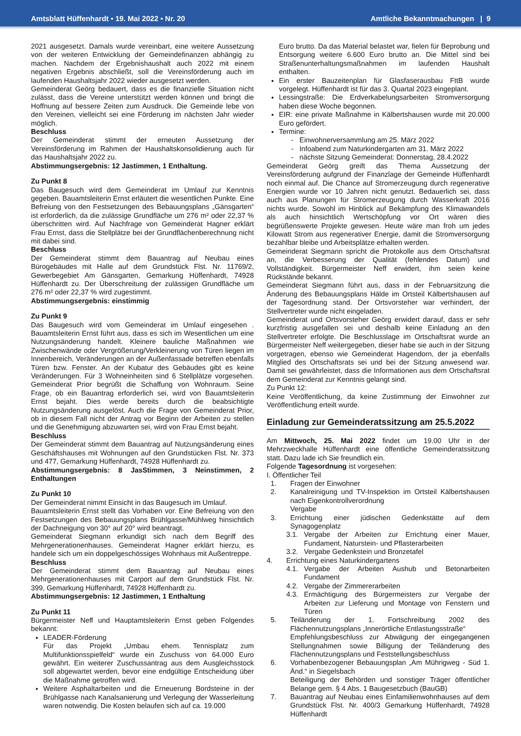Amtsblatt Hüffenhardt • 19. Mai 2022 • Nr. 20 Amtliche Bekanntmachungen | 9
2021 ausgesetzt. Damals wurde vereinbart, eine weitere Aussetzung von der weiteren Entwicklung der Gemeindefinanzen abhängig zu machen. Nachdem der Ergebnishaushalt auch 2022 mit einem negativen Ergebnis abschließt, soll die Vereinsförderung auch im laufenden Haushaltsjahr 2022 wieder ausgesetzt werden.
Gemeinderat Geörg bedauert, dass es die finanzielle Situation nicht zulässt, dass die Vereine unterstützt werden können und bringt die Hoffnung auf bessere Zeiten zum Ausdruck. Die Gemeinde lebe von den Vereinen, vielleicht sei eine Förderung im nächsten Jahr wieder möglich.
Beschluss
Der Gemeinderat stimmt der erneuten Aussetzung der Vereinsförderung im Rahmen der Haushaltskonsolidierung auch für das Haushaltsjahr 2022 zu.
Abstimmungsergebnis: 12 Jastimmen, 1 Enthaltung.
Zu Punkt 8
Das Baugesuch wird dem Gemeinderat im Umlauf zur Kenntnis gegeben. Bauamtsleiterin Ernst erläutert die wesentlichen Punkte. Eine Befreiung von den Festsetzungen des Bebauungsplans „Gänsgarten“ ist erforderlich, da die zulässige Grundfläche um 276 m² oder 22,37 % überschritten wird. Auf Nachfrage von Gemeinderat Hagner erklärt Frau Ernst, dass die Stellplätze bei der Grundflächenberechnung nicht mit dabei sind.
Beschluss
Der Gemeinderat stimmt dem Bauantrag auf Neubau eines Bürogebäudes mit Halle auf dem Grundstück Flst. Nr. 11769/2, Gewerbegebiet Am Gänsgarten, Gemarkung Hüffenhardt, 74928 Hüffenhardt zu. Der Überschreitung der zulässigen Grundfläche um 276 m² oder 22,37 % wird zugestimmt.
Abstimmungsergebnis: einstimmig
Zu Punkt 9
Das Baugesuch wird vom Gemeinderat im Umlauf eingesehen . Bauamtsleiterin Ernst führt aus, dass es sich im Wesentlichen um eine Nutzungsänderung handelt. Kleinere bauliche Maßnahmen wie Zwischenwände oder Vergrößerung/Verkleinerung von Türen liegen im Innenbereich, Veränderungen an der Außenfassade betreffen ebenfalls Türen bzw. Fenster. An der Kubatur des Gebäudes gibt es keine Veränderungen. Für 3 Wohneinheiten sind 6 Stellplätze vorgesehen. Gemeinderat Prior begrüßt die Schaffung von Wohnraum. Seine Frage, ob ein Bauantrag erforderlich sei, wird von Bauamtsleiterin Ernst bejaht. Dies werde bereits durch die beabsichtigte Nutzungsänderung ausgelöst. Auch die Frage von Gemeinderat Prior, ob in diesem Fall nicht der Antrag vor Beginn der Arbeiten zu stellen und die Genehmigung abzuwarten sei, wird von Frau Ernst bejaht.
Beschluss
Der Gemeinderat stimmt dem Bauantrag auf Nutzungsänderung eines Geschäftshauses mit Wohnungen auf den Grundstücken Flst. Nr. 373 und 477, Gemarkung Hüffenhardt, 74928 Hüffenhardt zu.
Abstimmungsergebnis: 8 JasStimmen, 3 Neinstimmen, 2 Enthaltungen
Zu Punkt 10
Der Gemeinderat nimmt Einsicht in das Baugesuch im Umlauf.
Bauamtsleiterin Ernst stellt das Vorhaben vor. Eine Befreiung von den Festsetzungen des Bebauungsplans Brühlgasse/Mühlweg hinsichtlich der Dachneigung von 30° auf 20° wird beantragt.
Gemeinderat Siegmann erkundigt sich nach dem Begriff des Mehrgenerationenhauses. Gemeinderat Hagner erklärt hierzu, es handele sich um ein doppelgeschössiges Wohnhaus mit Außentreppe.
Beschluss
Der Gemeinderat stimmt dem Bauantrag auf Neubau eines Mehrgenerationenhauses mit Carport auf dem Grundstück Flst. Nr. 399, Gemarkung Hüffenhardt, 74928 Hüffenhardt zu.
Abstimmungsergebnis: 12 Jastimmen, 1 Enthaltung
Zu Punkt 11
Bürgermeister Neff und Hauptamtsleiterin Ernst geben Folgendes bekannt:
LEADER-Förderung
Für das Projekt „Umbau ehem. Tennisplatz zum Multifunktionsspielfeld“ wurde ein Zuschuss von 64.000 Euro gewährt. Ein weiterer Zuschussantrag aus dem Ausgleichsstock soll abgewartet werden, bevor eine endgültige Entscheidung über die Maßnahme getroffen wird.
Weitere Asphaltarbeiten und die Erneuerung Bordsteine in der Brühlgasse nach Kanalsanierung und Verlegung der Wasserleitung waren notwendig. Die Kosten belaufen sich auf ca. 19.000
Euro brutto. Da das Material belastet war, fielen für Beprobung und Entsorgung weitere 6.600 Euro brutto an. Die Mittel sind bei Straßenunterhaltungsmaßnahmen im laufenden Haushalt enthalten.
Ein erster Bauzeitenplan für Glasfaserausbau FttB wurde vorgelegt. Hüffenhardt ist für das 3. Quartal 2023 eingeplant.
Lessingstraße: Die Erdverkabelungsarbeiten Stromversorgung haben diese Woche begonnen.
EIR: eine private Maßnahme in Kälbertshausen wurde mit 20.000 Euro gefördert.
Termine:
- Einwohnerversammlung am 25. März 2022
- Infoabend zum Naturkindergarten am 31. März 2022
- nächste Sitzung Gemeinderat: Donnerstag, 28.4.2022
Gemeinderat Geörg greift das Thema Aussetzung der Vereinsförderung aufgrund der Finanzlage der Gemeinde Hüffenhardt noch einmal auf. Die Chance auf Stromerzeugung durch regenerative Energien wurde vor 10 Jahren nicht genutzt. Bedauerlich sei, dass auch aus Planungen für Stromerzeugung durch Wasserkraft 2016 nichts wurde. Sowohl im Hinblick auf Bekämpfung des Klimawandels als auch hinsichtlich Wertschöpfung vor Ort wären dies begrüßenswerte Projekte gewesen. Heute wäre man froh um jedes Kilowatt Strom aus regenerativer Energie, damit die Stromversorgung bezahlbar bleibe und Arbeitsplätze erhalten werden.
Gemeinderat Siegmann spricht die Protokolle aus dem Ortschaftsrat an, die Verbesserung der Qualität (fehlendes Datum) und Vollständigkeit. Bürgermeister Neff erwidert, ihm seien keine Rückstände bekannt.
Gemeinderat Siegmann führt aus, dass in der Februarsitzung die Änderung des Bebauungsplans Hälde im Ortsteil Kälbertshausen auf der Tagesordnung stand. Der Ortsvorsteher war verhindert, der Stellvertreter wurde nicht eingeladen.
Gemeinderat und Ortsvorsteher Geörg erwidert darauf, dass er sehr kurzfristig ausgefallen sei und deshalb keine Einladung an den Stellvertreter erfolgte. Die Beschlusslage im Ortschaftsrat wurde an Bürgermeister Neff weitergegeben, dieser habe sie auch in der Sitzung vorgetragen, ebenso wie Gemeinderat Hagendorn, der ja ebenfalls Mitglied des Ortschaftsrats sei und bei der Sitzung anwesend war. Damit sei gewährleistet, dass die Informationen aus dem Ortschaftsrat dem Gemeinderat zur Kenntnis gelangt sind.
Zu Punkt 12:
Keine Veröffentlichung, da keine Zustimmung der Einwohner zur Veröffentlichung erteilt wurde.
Einladung zur Gemeinderatssitzung am 25.5.2022
Am Mittwoch, 25. Mai 2022 findet um 19.00 Uhr in der Mehrzweckhalle Hüffenhardt eine öffentliche Gemeinderatssitzung statt. Dazu lade ich Sie freundlich ein.
Folgende Tagesordnung ist vorgesehen:
I. Öffentlicher Teil
1. Fragen der Einwohner
2. Kanalreinigung und TV-Inspektion im Ortsteil Kälbertshausen nach Eigenkontrollverordnung
Vergabe
3. Errichtung einer jüdischen Gedenkstätte auf dem Synagogenplatz
3.1. Vergabe der Arbeiten zur Errichtung einer Mauer, Fundament, Naturstein- und Pflasterarbeiten
3.2. Vergabe Gedenkstein und Bronzetafel
4. Errichtung eines Naturkindergartens
4.1. Vergabe der Arbeiten Aushub und Betonarbeiten Fundament
4.2. Vergabe der Zimmererarbeiten
4.3. Ermächtigung des Bürgermeisters zur Vergabe der Arbeiten zur Lieferung und Montage von Fenstern und Türen
5. Teiländerung der 1. Fortschreibung 2002 des Flächennutzungsplans „Innerörtliche Entlastungsstraße“
Empfehlungsbeschluss zur Abwägung der eingegangenen Stellungnahmen sowie Billigung der Teiländerung des Flächennutzungsplans und Feststellungsbeschluss
6. Vorhabenbezogener Bebauungsplan „Am Mührigweg - Süd 1. Änd.“ in Siegelsbach
Beteiligung der Behörden und sonstiger Träger öffentlicher Belange gem. § 4 Abs. 1 Baugesetzbuch (BauGB)
7. Bauantrag auf Neubau eines Einfamilienwohnhauses auf dem Grundstück Flst. Nr. 400/3 Gemarkung Hüffenhardt, 74928 Hüffenhardt